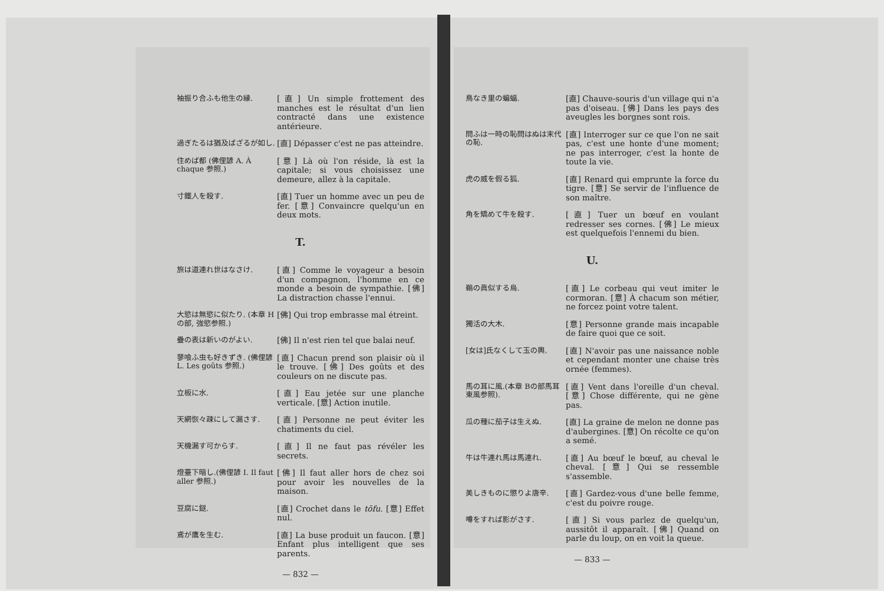袖振り合ふも他生の縁. [直] Un simple frottement des manches est le résultat d'un lien contracté dans une existence antérieure.
過ぎたるは猶及ばざるが如し. [直] Dépasser c'est ne pas atteindre.
住めば都 (佛俚諺 A. À chaque 参照.)
[意] Là où l'on réside, là est la capitale; si vous choisissez une demeure, allez à la capitale.
寸鐵人を殺す. [直] Tuer un homme avec un peu de fer. [意] Convaincre quelqu'un en deux mots.
T.
旅は道連れ世はなさけ. [直] Comme le voyageur a besoin d'un compagnon, l'homme en ce monde a besoin de sympathie. [佛] La distraction chasse l'ennui.
大慾は無慾に似たり. (本章 Hの部, 強慾参照.)
[佛] Qui trop embrasse mal étreint.
疊の表は新いのがよい. [佛] Il n'est rien tel que balai neuf.
蓼喰ふ虫も好きずき. (佛俚諺 L. Les goûts 参照.)
[直] Chacun prend son plaisir où il le trouve. [佛] Des goûts et des couleurs on ne discute pas.
立板に水. [直] Eau jetée sur une planche verticale. [意] Action inutile.
天網恢々疎にして漏さす. [直] Personne ne peut éviter les chatiments du ciel.
天機漏す可からす. [直] Il ne faut pas révéler les secrets.
燈臺下暗し.(佛俚諺 I. Il faut aller 参照.)
[佛] Il faut aller hors de chez soi pour avoir les nouvelles de la maison.
豆腐に鎹. [直] Crochet dans le tōfu. [意] Effet nul.
鳶が鷹を生む. [直] La buse produit un faucon. [意] Enfant plus intelligent que ses parents.
— 832 —
鳥なき里の蝙蝠. [直] Chauve-souris d'un village qui n'a pas d'oiseau. [佛] Dans les pays des aveugles les borgnes sont rois.
問ふは一時の恥問はぬは末代の恥.
[直] Interroger sur ce que l'on ne sait pas, c'est une honte d'une moment; ne pas interroger, c'est la honte de toute la vie.
虎の威を假る狐. [直] Renard qui emprunte la force du tigre. [意] Se servir de l'influence de son maître.
角を矯めて牛を殺す. [直] Tuer un bœuf en voulant redresser ses cornes. [佛] Le mieux est quelquefois l'ennemi du bien.
U.
鵜の眞似する烏. [直] Le corbeau qui veut imiter le cormoran. [意] À chacum son métier, ne forcez point votre talent.
獨活の大木. [意] Personne grande mais incapable de faire quoi que ce soit.
[女は]氏なくして玉の輿. [直] N'avoir pas une naissance noble et cependant monter une chaise très ornée (femmes).
馬の耳に風.(本章 Bの部馬耳東風参照).
[直] Vent dans l'oreille d'un cheval. [意] Chose différente, qui ne gène pas.
瓜の種に茄子は生えぬ. [直] La graine de melon ne donne pas d'aubergines. [意] On récolte ce qu'on a semé.
牛は牛連れ馬は馬連れ. [直] Au bœuf le bœuf, au cheval le cheval. [意] Qui se ressemble s'assemble.
美しきものに懲りよ唐辛. [直] Gardez-vous d'une belle femme, c'est du poivre rouge.
噂をすれば影がさす. [直] Si vous parlez de quelqu'un, aussitôt il apparaît. [佛] Quand on parle du loup, on en voit la queue.
— 833 —